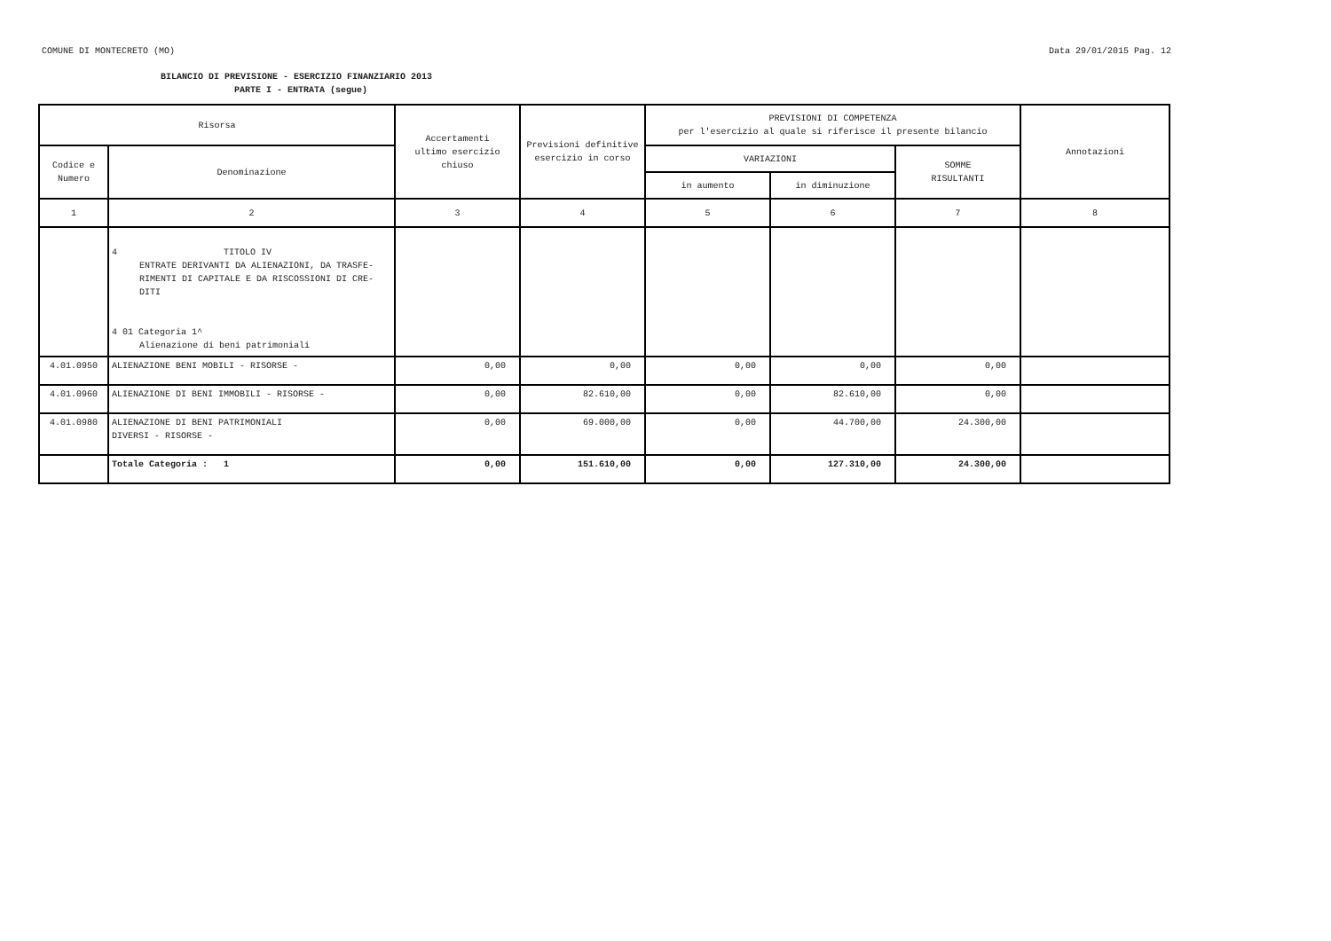COMUNE DI MONTECRETO (MO) Data 29/01/2015 Pag. 12
BILANCIO DI PREVISIONE - ESERCIZIO FINANZIARIO 2013
PARTE I - ENTRATA (segue)
| Risorsa | | Accertamenti ultimo esercizio chiuso | Previsioni definitive esercizio in corso | PREVISIONI DI COMPETENZA per l'esercizio al quale si riferisce il presente bilancio | | | Annotazioni |
| --- | --- | --- | --- | --- | --- | --- | --- |
| Codice e Numero | Denominazione | | | VARIAZIONI | | SOMME RISULTANTI | |
| | | | | in aumento | in diminuzione | | |
| 1 | 2 | 3 | 4 | 5 | 6 | 7 | 8 |
| | 4 TITOLO IV ENTRATE DERIVANTI DA ALIENAZIONI, DA TRASFE- RIMENTI DI CAPITALE E DA RISCOSSIONI DI CRE- DITI 4 01 Categoria 1^ Alienazione di beni patrimoniali | | | | | | |
| 4.01.0950 | ALIENAZIONE BENI MOBILI - RISORSE - | 0,00 | 0,00 | 0,00 | 0,00 | 0,00 | |
| 4.01.0960 | ALIENAZIONE DI BENI IMMOBILI - RISORSE - | 0,00 | 82.610,00 | 0,00 | 82.610,00 | 0,00 | |
| 4.01.0980 | ALIENAZIONE DI BENI PATRIMONIALI DIVERSI - RISORSE - | 0,00 | 69.000,00 | 0,00 | 44.700,00 | 24.300,00 | |
| | Totale Categoria : 1 | 0,00 | 151.610,00 | 0,00 | 127.310,00 | 24.300,00 | |